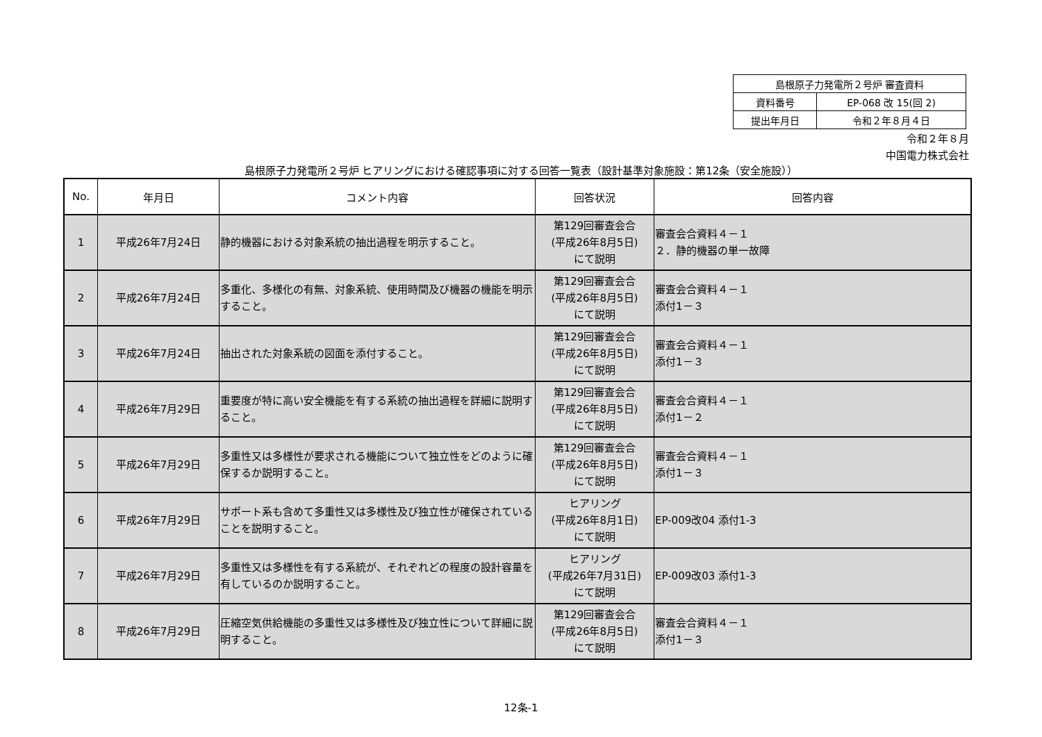| 島根原子力発電所２号炉 審査資料 | |
| 資料番号 | EP-068 改 15(回 2) |
| 提出年月日 | 令和２年８月４日 |
令和２年８月
中国電力株式会社
島根原子力発電所２号炉 ヒアリングにおける確認事項に対する回答一覧表（設計基準対象施設：第12条（安全施設））
| No. | 年月日 | コメント内容 | 回答状況 | 回答内容 |
| --- | --- | --- | --- | --- |
| 1 | 平成26年7月24日 | 静的機器における対象系統の抽出過程を明示すること。 | 第129回審査会合 (平成26年8月5日) にて説明 | 審査会合資料４－１ ２．静的機器の単一故障 |
| 2 | 平成26年7月24日 | 多重化、多様化の有無、対象系統、使用時間及び機器の機能を明示すること。 | 第129回審査会合 (平成26年8月5日) にて説明 | 審査会合資料４－１ 添付1－３ |
| 3 | 平成26年7月24日 | 抽出された対象系統の図面を添付すること。 | 第129回審査会合 (平成26年8月5日) にて説明 | 審査会合資料４－１ 添付1－３ |
| 4 | 平成26年7月29日 | 重要度が特に高い安全機能を有する系統の抽出過程を詳細に説明すること。 | 第129回審査会合 (平成26年8月5日) にて説明 | 審査会合資料４－１ 添付1－２ |
| 5 | 平成26年7月29日 | 多重性又は多様性が要求される機能について独立性をどのように確保するか説明すること。 | 第129回審査会合 (平成26年8月5日) にて説明 | 審査会合資料４－１ 添付1－３ |
| 6 | 平成26年7月29日 | サポート系も含めて多重性又は多様性及び独立性が確保されていることを説明すること。 | ヒアリング (平成26年8月1日) にて説明 | EP-009改04 添付1-3 |
| 7 | 平成26年7月29日 | 多重性又は多様性を有する系統が、それぞれどの程度の設計容量を有しているのか説明すること。 | ヒアリング (平成26年7月31日) にて説明 | EP-009改03 添付1-3 |
| 8 | 平成26年7月29日 | 圧縮空気供給機能の多重性又は多様性及び独立性について詳細に説明すること。 | 第129回審査会合 (平成26年8月5日) にて説明 | 審査会合資料４－１ 添付1－３ |
12条-1